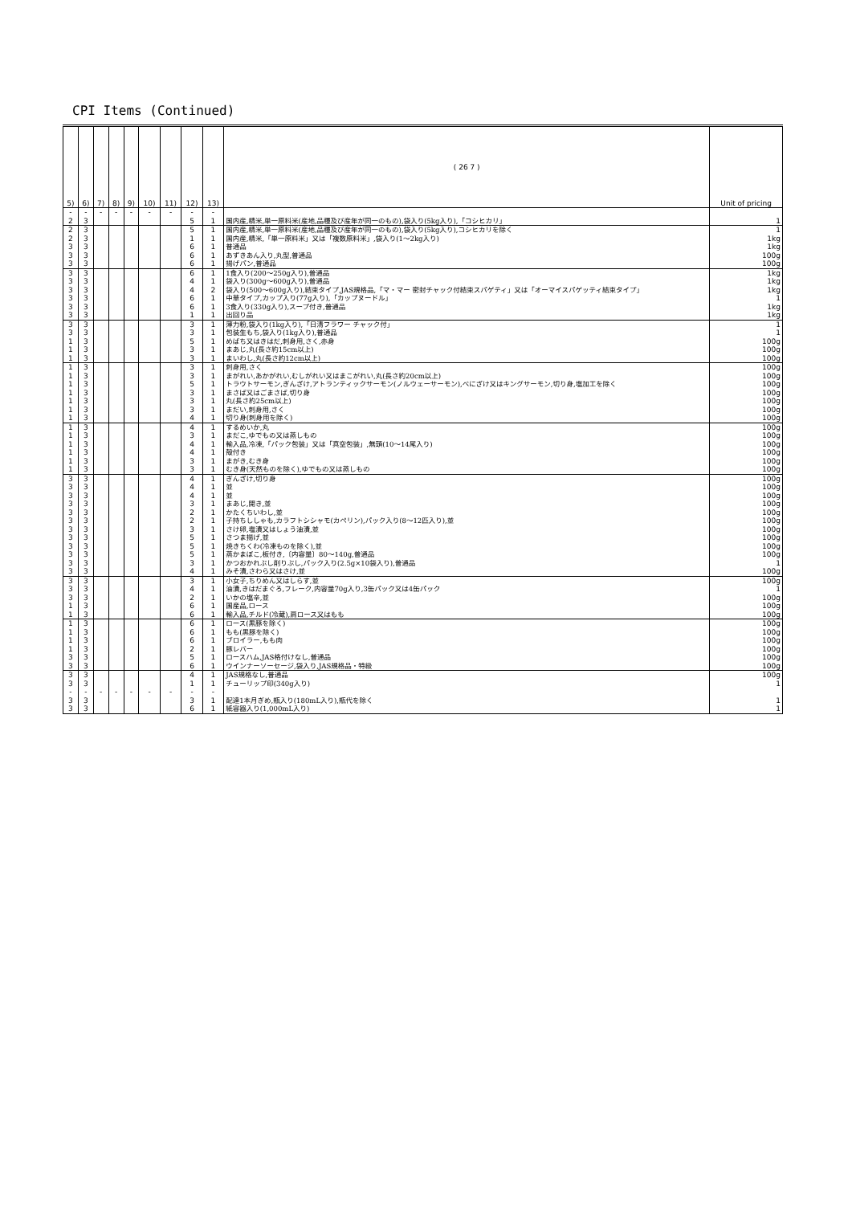CPI Items (Continued)
| 5) | 6) | 7) | 8) | 9) | 10) | 11) | 12) | 13) | ( 26 7 ) | Unit of pricing |
| --- | --- | --- | --- | --- | --- | --- | --- | --- | --- | --- |
| - | - | - | - | - | - | - | - | - | | |
| 2 | 3 | | | | | | 5 | 1 | 国内産,精米,単一原料米(産地,品種及び産年が同一のもの),袋入り(5kg入り),「コシヒカリ」 | 1 |
| 2 | 3 | | | | | | 5 | 1 | 国内産,精米,単一原料米(産地,品種及び産年が同一のもの),袋入り(5kg入り),コシヒカリを除く | 1 |
| 2 | 3 | | | | | | 1 | 1 | 国内産,精米,「単一原料米」又は「複数原料米」,袋入り(1～2kg入り) | 1kg |
| 3 | 3 | | | | | | 6 | 1 | 普通品 | 1kg |
| 3 | 3 | | | | | | 6 | 1 | あずきあん入り,丸型,普通品 | 100g |
| 3 | 3 | | | | | | 6 | 1 | 揚げパン,普通品 | 100g |
| 3 | 3 | | | | | | 6 | 1 | 1食入り(200～250g入り),普通品 | 1kg |
| 3 | 3 | | | | | | 4 | 1 | 袋入り(300g～600g入り),普通品 | 1kg |
| 3 | 3 | | | | | | 4 | 2 | 袋入り(500～600g入り),結束タイプ,JAS規格品,「マ・マー 密封チャック付結束スパゲティ」又は「オーマイスパゲッティ結束タイプ」 | 1kg |
| 3 | 3 | | | | | | 6 | 1 | 中華タイプ,カップ入り(77g入り),「カップヌードル」 | 1 |
| 3 | 3 | | | | | | 6 | 1 | 3食入り(330g入り),スープ付き,普通品 | 1kg |
| 3 | 3 | | | | | | 1 | 1 | 出回り品 | 1kg |
| 3 | 3 | | | | | | 3 | 1 | 薄力粉,袋入り(1kg入り),「日清フラワー チャック付」 | 1 |
| 3 | 3 | | | | | | 3 | 1 | 包装生もち,袋入り(1kg入り),普通品 | 1 |
| 1 | 3 | | | | | | 5 | 1 | めばち又はきはだ,刺身用,さく,赤身 | 100g |
| 1 | 3 | | | | | | 3 | 1 | まあじ,丸(長さ約15cm以上) | 100g |
| 1 | 3 | | | | | | 3 | 1 | まいわし,丸(長さ約12cm以上) | 100g |
| 1 | 3 | | | | | | 3 | 1 | 刺身用,さく | 100g |
| 1 | 3 | | | | | | 3 | 1 | まがれい,あかがれい,むしがれい又はまこがれい,丸(長さ約20cm以上) | 100g |
| 1 | 3 | | | | | | 5 | 1 | トラウトサーモン,ぎんざけ,アトランティックサーモン(ノルウェーサーモン),べにざけ又はキングサーモン,切り身,塩加工を除く | 100g |
| 1 | 3 | | | | | | 3 | 1 | まさば又はごまさば,切り身 | 100g |
| 1 | 3 | | | | | | 3 | 1 | 丸(長さ約25cm以上) | 100g |
| 1 | 3 | | | | | | 3 | 1 | まだい,刺身用,さく | 100g |
| 1 | 3 | | | | | | 4 | 1 | 切り身(刺身用を除く) | 100g |
| 1 | 3 | | | | | | 4 | 1 | するめいか,丸 | 100g |
| 1 | 3 | | | | | | 3 | 1 | まだこ,ゆでもの又は蒸しもの | 100g |
| 1 | 3 | | | | | | 4 | 1 | 輸入品,冷凍,「パック包装」又は「真空包装」,無頭(10～14尾入り) | 100g |
| 1 | 3 | | | | | | 4 | 1 | 殻付き | 100g |
| 1 | 3 | | | | | | 3 | 1 | まがき,むき身 | 100g |
| 1 | 3 | | | | | | 3 | 1 | むき身(天然ものを除く),ゆでもの又は蒸しもの | 100g |
| 3 | 3 | | | | | | 4 | 1 | ぎんざけ,切り身 | 100g |
| 3 | 3 | | | | | | 4 | 1 | 並 | 100g |
| 3 | 3 | | | | | | 4 | 1 | 並 | 100g |
| 3 | 3 | | | | | | 3 | 1 | まあじ,開き,並 | 100g |
| 3 | 3 | | | | | | 2 | 1 | かたくちいわし,並 | 100g |
| 3 | 3 | | | | | | 2 | 1 | 子持ちししゃも,カラフトシシャモ(カペリン),パック入り(8～12匹入り),並 | 100g |
| 3 | 3 | | | | | | 3 | 1 | さけ卵,塩漬又はしょう油漬,並 | 100g |
| 3 | 3 | | | | | | 5 | 1 | さつま揚げ,並 | 100g |
| 3 | 3 | | | | | | 5 | 1 | 焼きちくわ(冷凍ものを除く),並 | 100g |
| 3 | 3 | | | | | | 5 | 1 | 蒸かまぼこ,板付き,〔内容量〕80～140g,普通品 | 100g |
| 3 | 3 | | | | | | 3 | 1 | かつおかれぶし削りぶし,パック入り(2.5g×10袋入り),普通品 | 1 |
| 3 | 3 | | | | | | 4 | 1 | みそ漬,さわら又はさけ,並 | 100g |
| 3 | 3 | | | | | | 3 | 1 | 小女子,ちりめん又はしらす,並 | 100g |
| 3 | 3 | | | | | | 4 | 1 | 油漬,きはだまぐろ,フレーク,内容量70g入り,3缶パック又は4缶パック | 1 |
| 3 | 3 | | | | | | 2 | 1 | いかの塩辛,並 | 100g |
| 1 | 3 | | | | | | 6 | 1 | 国産品,ロース | 100g |
| 1 | 3 | | | | | | 6 | 1 | 輸入品,チルド(冷蔵),肩ロース又はもも | 100g |
| 1 | 3 | | | | | | 6 | 1 | ロース(黒豚を除く) | 100g |
| 1 | 3 | | | | | | 6 | 1 | もも(黒豚を除く) | 100g |
| 1 | 3 | | | | | | 6 | 1 | ブロイラー,もも肉 | 100g |
| 1 | 3 | | | | | | 2 | 1 | 豚レバー | 100g |
| 3 | 3 | | | | | | 5 | 1 | ロースハム,JAS格付けなし,普通品 | 100g |
| 3 | 3 | | | | | | 6 | 1 | ウインナーソーセージ,袋入り,JAS規格品・特級 | 100g |
| 3 | 3 | | | | | | 4 | 1 | JAS規格なし,普通品 | 100g |
| 3 | 3 | | | | | | 1 | 1 | チューリップ印(340g入り) | 1 |
| - | - | - | - | - | - | - | - | - | | |
| 3 | 3 | | | | | | 3 | 1 | 配達1本月ぎめ,瓶入り(180mL入り),瓶代を除く | 1 |
| 3 | 3 | | | | | | 6 | 1 | 紙容器入り(1,000mL入り) | 1 |